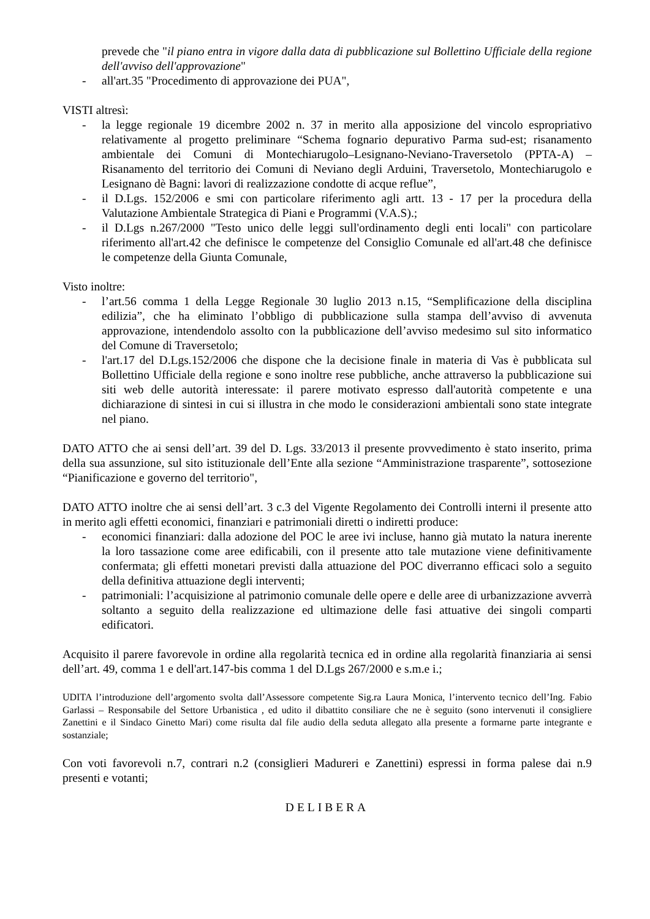prevede che "il piano entra in vigore dalla data di pubblicazione sul Bollettino Ufficiale della regione dell'avviso dell'approvazione"
- all'art.35 "Procedimento di approvazione dei PUA",
VISTI altresì:
- la legge regionale 19 dicembre 2002 n. 37 in merito alla apposizione del vincolo espropriativo relativamente al progetto preliminare “Schema fognario depurativo Parma sud-est; risanamento ambientale dei Comuni di Montechiarugolo–Lesignano-Neviano-Traversetolo (PPTA-A) – Risanamento del territorio dei Comuni di Neviano degli Arduini, Traversetolo, Montechiarugolo e Lesignano dè Bagni: lavori di realizzazione condotte di acque reflue”,
- il D.Lgs. 152/2006 e smi con particolare riferimento agli artt. 13 - 17 per la procedura della Valutazione Ambientale Strategica di Piani e Programmi (V.A.S).;
- il D.Lgs n.267/2000 "Testo unico delle leggi sull'ordinamento degli enti locali" con particolare riferimento all'art.42 che definisce le competenze del Consiglio Comunale ed all'art.48 che definisce le competenze della Giunta Comunale,
Visto inoltre:
- l’art.56 comma 1 della Legge Regionale 30 luglio 2013 n.15, “Semplificazione della disciplina edilizia”, che ha eliminato l’obbligo di pubblicazione sulla stampa dell’avviso di avvenuta approvazione, intendendolo assolto con la pubblicazione dell’avviso medesimo sul sito informatico del Comune di Traversetolo;
- l'art.17 del D.Lgs.152/2006 che dispone che la decisione finale in materia di Vas è pubblicata sul Bollettino Ufficiale della regione e sono inoltre rese pubbliche, anche attraverso la pubblicazione sui siti web delle autorità interessate: il parere motivato espresso dall'autorità competente e una dichiarazione di sintesi in cui si illustra in che modo le considerazioni ambientali sono state integrate nel piano.
DATO ATTO che ai sensi dell’art. 39 del D. Lgs. 33/2013 il presente provvedimento è stato inserito, prima della sua assunzione, sul sito istituzionale dell’Ente alla sezione “Amministrazione trasparente”, sottosezione “Pianificazione e governo del territorio",
DATO ATTO inoltre che ai sensi dell’art. 3 c.3 del Vigente Regolamento dei Controlli interni il presente atto in merito agli effetti economici, finanziari e patrimoniali diretti o indiretti produce:
- economici finanziari: dalla adozione del POC le aree ivi incluse, hanno già mutato la natura inerente la loro tassazione come aree edificabili, con il presente atto tale mutazione viene definitivamente confermata; gli effetti monetari previsti dalla attuazione del POC diverranno efficaci solo a seguito della definitiva attuazione degli interventi;
- patrimoniali: l’acquisizione al patrimonio comunale delle opere e delle aree di urbanizzazione avverrà soltanto a seguito della realizzazione ed ultimazione delle fasi attuative dei singoli comparti edificatori.
Acquisito il parere favorevole in ordine alla regolarità tecnica ed in ordine alla regolarità finanziaria ai sensi dell’art. 49, comma 1 e dell'art.147-bis comma 1 del D.Lgs 267/2000 e s.m.e i.;
UDITA l’introduzione dell’argomento svolta dall’Assessore competente Sig.ra Laura Monica, l’intervento tecnico dell’Ing. Fabio Garlassi – Responsabile del Settore Urbanistica , ed udito il dibattito consiliare che ne è seguito (sono intervenuti il consigliere Zanettini e il Sindaco Ginetto Mari) come risulta dal file audio della seduta allegato alla presente a formarne parte integrante e sostanziale;
Con voti favorevoli n.7, contrari n.2 (consiglieri Madureri e Zanettini) espressi in forma palese dai n.9 presenti e votanti;
DELIBERA